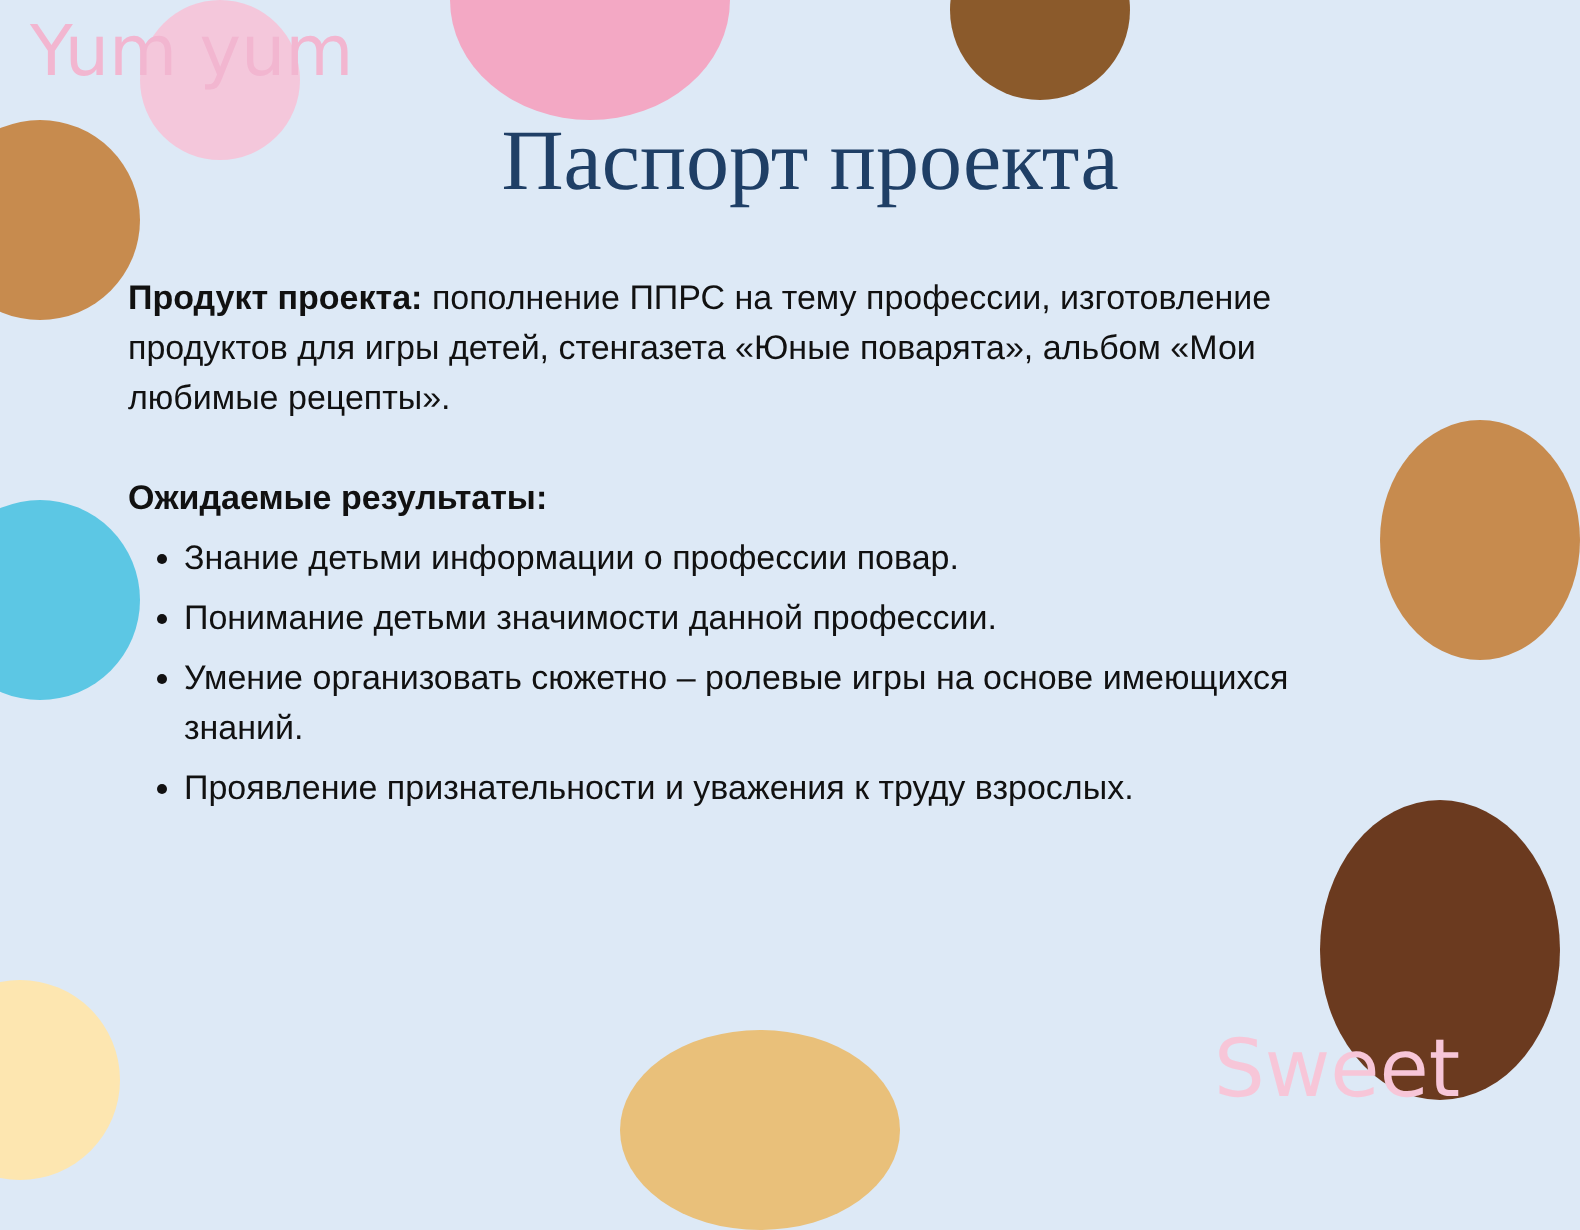Yum yum
Паспорт проекта
Продукт проекта: пополнение ППРС на тему профессии, изготовление продуктов для игры детей, стенгазета «Юные поварята», альбом «Мои любимые рецепты».
Ожидаемые результаты:
Знание детьми информации о профессии повар.
Понимание детьми значимости данной профессии.
Умение организовать сюжетно – ролевые игры на основе имеющихся знаний.
Проявление признательности и уважения к труду взрослых.
Sweet